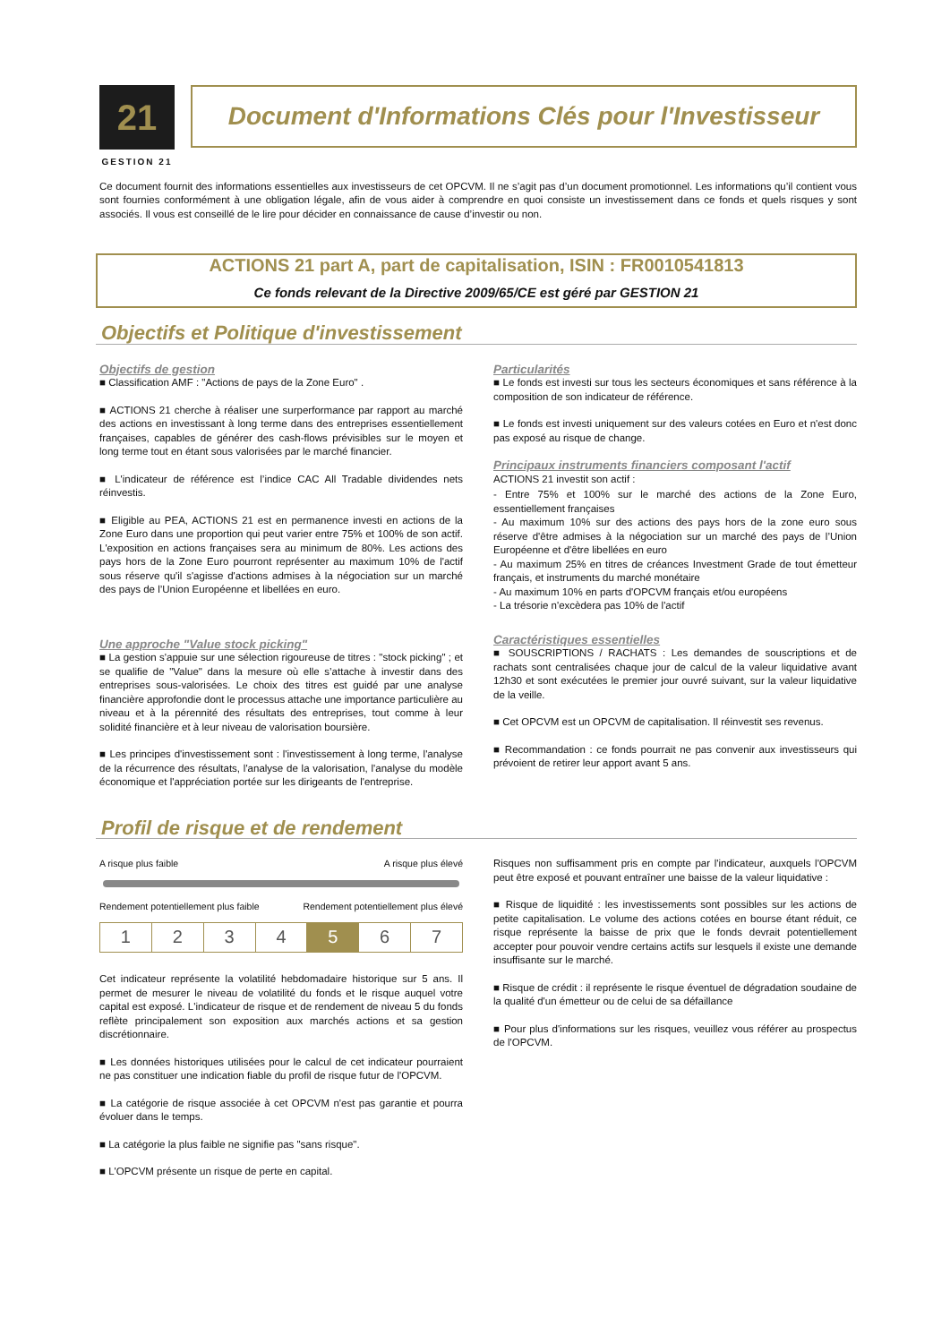21
GESTION 21
Document d'Informations Clés pour l'Investisseur
Ce document fournit des informations essentielles aux investisseurs de cet OPCVM. Il ne s’agit pas d’un document promotionnel. Les informations qu’il contient vous sont fournies conformément à une obligation légale, afin de vous aider à comprendre en quoi consiste un investissement dans ce fonds et quels risques y sont associés. Il vous est conseillé de le lire pour décider en connaissance de cause d’investir ou non.
ACTIONS 21 part A, part de capitalisation, ISIN : FR0010541813
Ce fonds relevant de la Directive 2009/65/CE est géré par GESTION 21
Objectifs et Politique d'investissement
Objectifs de gestion
■ Classification AMF : "Actions de pays de la Zone Euro" .
■ ACTIONS 21 cherche à réaliser une surperformance par rapport au marché des actions en investissant à long terme dans des entreprises essentiellement françaises, capables de générer des cash-flows prévisibles sur le moyen et long terme tout en étant sous valorisées par le marché financier.
■ L'indicateur de référence est l’indice CAC All Tradable dividendes nets réinvestis.
■ Eligible au PEA, ACTIONS 21 est en permanence investi en actions de la Zone Euro dans une proportion qui peut varier entre 75% et 100% de son actif. L'exposition en actions françaises sera au minimum de 80%. Les actions des pays hors de la Zone Euro pourront représenter au maximum 10% de l'actif sous réserve qu'il s'agisse d'actions admises à la négociation sur un marché des pays de l’Union Européenne et libellées en euro.
Une approche "Value stock picking"
■ La gestion s'appuie sur une sélection rigoureuse de titres : "stock picking" ; et se qualifie de "Value" dans la mesure où elle s’attache à investir dans des entreprises sous-valorisées. Le choix des titres est guidé par une analyse financière approfondie dont le processus attache une importance particulière au niveau et à la pérennité des résultats des entreprises, tout comme à leur solidité financière et à leur niveau de valorisation boursière.
■ Les principes d'investissement sont : l'investissement à long terme, l'analyse de la récurrence des résultats, l'analyse de la valorisation, l'analyse du modèle économique et l'appréciation portée sur les dirigeants de l'entreprise.
Particularités
■ Le fonds est investi sur tous les secteurs économiques et sans référence à la composition de son indicateur de référence.
■ Le fonds est investi uniquement sur des valeurs cotées en Euro et n'est donc pas exposé au risque de change.
Principaux instruments financiers composant l'actif
ACTIONS 21 investit son actif :
- Entre 75% et 100% sur le marché des actions de la Zone Euro, essentiellement françaises
- Au maximum 10% sur des actions des pays hors de la zone euro sous réserve d'être admises à la négociation sur un marché des pays de l’Union Européenne et d'être libellées en euro
- Au maximum 25% en titres de créances Investment Grade de tout émetteur français, et instruments du marché monétaire
- Au maximum 10% en parts d'OPCVM français et/ou européens
- La trésorie n'excèdera pas 10% de l'actif
Caractéristiques essentielles
■ SOUSCRIPTIONS / RACHATS : Les demandes de souscriptions et de rachats sont centralisées chaque jour de calcul de la valeur liquidative avant 12h30 et sont exécutées le premier jour ouvré suivant, sur la valeur liquidative de la veille.
■ Cet OPCVM est un OPCVM de capitalisation. Il réinvestit ses revenus.
■ Recommandation : ce fonds pourrait ne pas convenir aux investisseurs qui prévoient de retirer leur apport avant 5 ans.
Profil de risque et de rendement
A risque plus faible A risque plus élevé
Rendement potentiellement plus faible Rendement potentiellement plus élevé
| 1 | 2 | 3 | 4 | 5 | 6 | 7 |
Cet indicateur représente la volatilité hebdomadaire historique sur 5 ans. Il permet de mesurer le niveau de volatilité du fonds et le risque auquel votre capital est exposé. L'indicateur de risque et de rendement de niveau 5 du fonds reflète principalement son exposition aux marchés actions et sa gestion discrétionnaire.
■ Les données historiques utilisées pour le calcul de cet indicateur pourraient ne pas constituer une indication fiable du profil de risque futur de l'OPCVM.
■ La catégorie de risque associée à cet OPCVM n'est pas garantie et pourra évoluer dans le temps.
■ La catégorie la plus faible ne signifie pas "sans risque".
■ L'OPCVM présente un risque de perte en capital.
Risques non suffisamment pris en compte par l'indicateur, auxquels l'OPCVM peut être exposé et pouvant entraîner une baisse de la valeur liquidative :
■ Risque de liquidité : les investissements sont possibles sur les actions de petite capitalisation. Le volume des actions cotées en bourse étant réduit, ce risque représente la baisse de prix que le fonds devrait potentiellement accepter pour pouvoir vendre certains actifs sur lesquels il existe une demande insuffisante sur le marché.
■ Risque de crédit : il représente le risque éventuel de dégradation soudaine de la qualité d'un émetteur ou de celui de sa défaillance
■ Pour plus d'informations sur les risques, veuillez vous référer au prospectus de l'OPCVM.